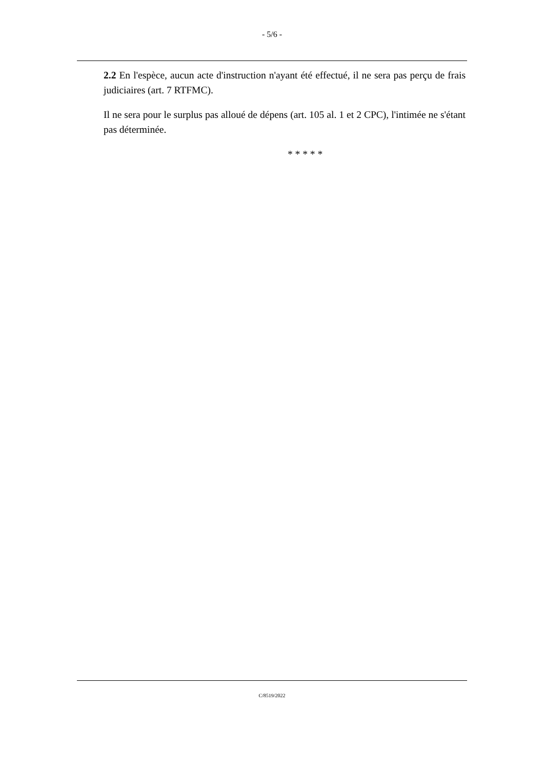- 5/6 -
2.2 En l'espèce, aucun acte d'instruction n'ayant été effectué, il ne sera pas perçu de frais judiciaires (art. 7 RTFMC).
Il ne sera pour le surplus pas alloué de dépens (art. 105 al. 1 et 2 CPC), l'intimée ne s'étant pas déterminée.
* * * * *
C/8519/2022